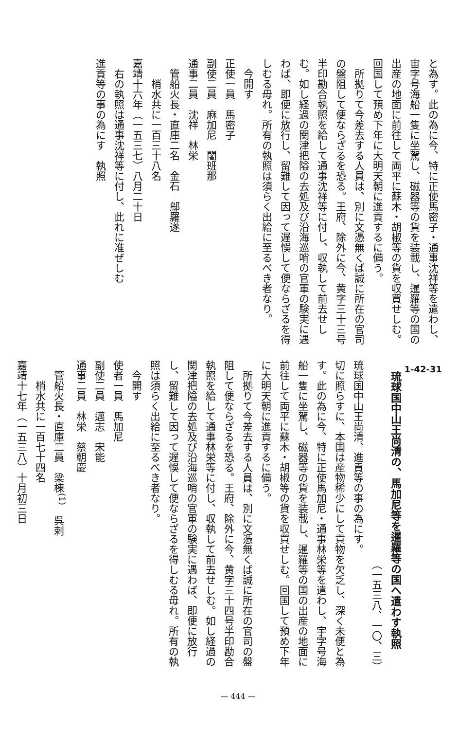と為す。此の為に今、特に正使馬密子・通事沈祥等を遣わし、宙字号海船一隻に坐駕し、磁器等の貨を装載し、暹羅等の国の出産の地面に前往して両平に蘇木・胡椒等の貨を収買せしむ。回国して預め下年に大明天朝に進貢するに備う。
　所拠りて今差去する人員は、別に文憑無くば誠に所在の官司の盤阻して便ならざるを恐る。王府、除外に今、黄字三十三号半印勘合執照を給して通事沈祥等に付し、収執して前去せしむ。如し経過の関津把隘の去処及び沿海巡哨の官軍の験実に遇わば、即便に放行し、留難して因って遅悞して便ならざるを得しむる毋れ。所有の執照は須らく出給に至るべき者なり。
　今開す
正使一員　馬密子
副使二員　麻加尼　闍班那
通事二員　沈祥　林栄
　管船火長・直庫二名　金石　鄔羅遂
　　梢水共に一百三十八名
嘉靖十六年（一五三七）八月二十日
　右の執照は通事沈祥等に付し、此れに准ぜしむ
進貢等の事の為にす　執照
1-42-31
　琉球国中山王尚清の、馬加尼等を暹羅等の国へ遣わす執照
（一五三八、一〇、三）
琉球国中山王尚清、進貢等の事の為にす。
切に照らすに、本国は産物稀少にして貢物を欠乏し、深く未便と為す。此の為に今、特に正使馬加尼・通事林栄等を遣わし、宇字号海船一隻に坐駕し、磁器等の貨を装載し、暹羅等の国の出産の地面に前往して両平に蘇木・胡椒等の貨を収買せしむ。回国して預め下年に大明天朝に進貢するに備う。
　所拠りて今差去する人員は、別に文憑無くば誠に所在の官司の盤阻して便ならざるを恐る。王府、除外に今、黄字三十四号半印勘合執照を給して通事林栄等に付し、収執して前去せしむ。如し経過の関津把隘の去処及び沿海巡哨の官軍の験実に遇わば、即便に放行し、留難して因って遅悞して便ならざるを得しむる毋れ。所有の執照は須らく出給に至るべき者なり。
　今開す
使者一員　馬加尼
副使二員　邁志　宋能
通事二員　林栄　蔡朝慶
　管船火長・直庫二員　梁棟<sup>(1)</sup>　呉剌
　　梢水共に一百七十四名
嘉靖十七年（一五三八）十月初三日
— 444 —